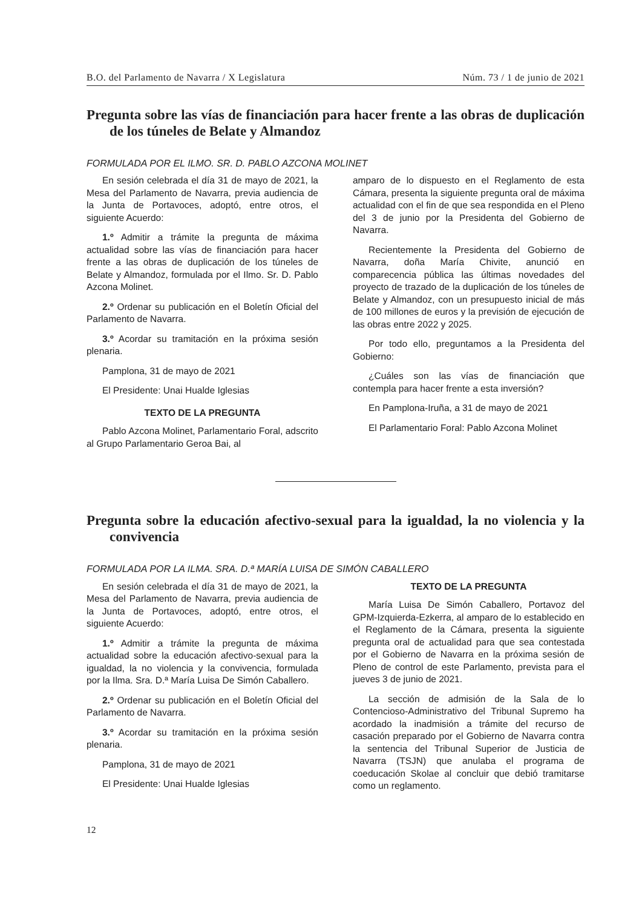B.O. del Parlamento de Navarra / X Legislatura Núm. 73 / 1 de junio de 2021
Pregunta sobre las vías de financiación para hacer frente a las obras de duplicación de los túneles de Belate y Almandoz
FORMULADA POR EL ILMO. SR. D. PABLO AZCONA MOLINET
En sesión celebrada el día 31 de mayo de 2021, la Mesa del Parlamento de Navarra, previa audiencia de la Junta de Portavoces, adoptó, entre otros, el siguiente Acuerdo:
1.º Admitir a trámite la pregunta de máxima actualidad sobre las vías de financiación para hacer frente a las obras de duplicación de los túneles de Belate y Almandoz, formulada por el Ilmo. Sr. D. Pablo Azcona Molinet.
2.º Ordenar su publicación en el Boletín Oficial del Parlamento de Navarra.
3.º Acordar su tramitación en la próxima sesión plenaria.
Pamplona, 31 de mayo de 2021
El Presidente: Unai Hualde Iglesias
TEXTO DE LA PREGUNTA
Pablo Azcona Molinet, Parlamentario Foral, adscrito al Grupo Parlamentario Geroa Bai, al
amparo de lo dispuesto en el Reglamento de esta Cámara, presenta la siguiente pregunta oral de máxima actualidad con el fin de que sea respondida en el Pleno del 3 de junio por la Presidenta del Gobierno de Navarra.
Recientemente la Presidenta del Gobierno de Navarra, doña María Chivite, anunció en comparecencia pública las últimas novedades del proyecto de trazado de la duplicación de los túneles de Belate y Almandoz, con un presupuesto inicial de más de 100 millones de euros y la previsión de ejecución de las obras entre 2022 y 2025.
Por todo ello, preguntamos a la Presidenta del Gobierno:
¿Cuáles son las vías de financiación que contempla para hacer frente a esta inversión?
En Pamplona-Iruña, a 31 de mayo de 2021
El Parlamentario Foral: Pablo Azcona Molinet
Pregunta sobre la educación afectivo-sexual para la igualdad, la no violencia y la convivencia
FORMULADA POR LA ILMA. SRA. D.ª MARÍA LUISA DE SIMÓN CABALLERO
En sesión celebrada el día 31 de mayo de 2021, la Mesa del Parlamento de Navarra, previa audiencia de la Junta de Portavoces, adoptó, entre otros, el siguiente Acuerdo:
1.º Admitir a trámite la pregunta de máxima actualidad sobre la educación afectivo-sexual para la igualdad, la no violencia y la convivencia, formulada por la Ilma. Sra. D.ª María Luisa De Simón Caballero.
2.º Ordenar su publicación en el Boletín Oficial del Parlamento de Navarra.
3.º Acordar su tramitación en la próxima sesión plenaria.
Pamplona, 31 de mayo de 2021
El Presidente: Unai Hualde Iglesias
TEXTO DE LA PREGUNTA
María Luisa De Simón Caballero, Portavoz del GPM-Izquierda-Ezkerra, al amparo de lo establecido en el Reglamento de la Cámara, presenta la siguiente pregunta oral de actualidad para que sea contestada por el Gobierno de Navarra en la próxima sesión de Pleno de control de este Parlamento, prevista para el jueves 3 de junio de 2021.
La sección de admisión de la Sala de lo Contencioso-Administrativo del Tribunal Supremo ha acordado la inadmisión a trámite del recurso de casación preparado por el Gobierno de Navarra contra la sentencia del Tribunal Superior de Justicia de Navarra (TSJN) que anulaba el programa de coeducación Skolae al concluir que debió tramitarse como un reglamento.
12